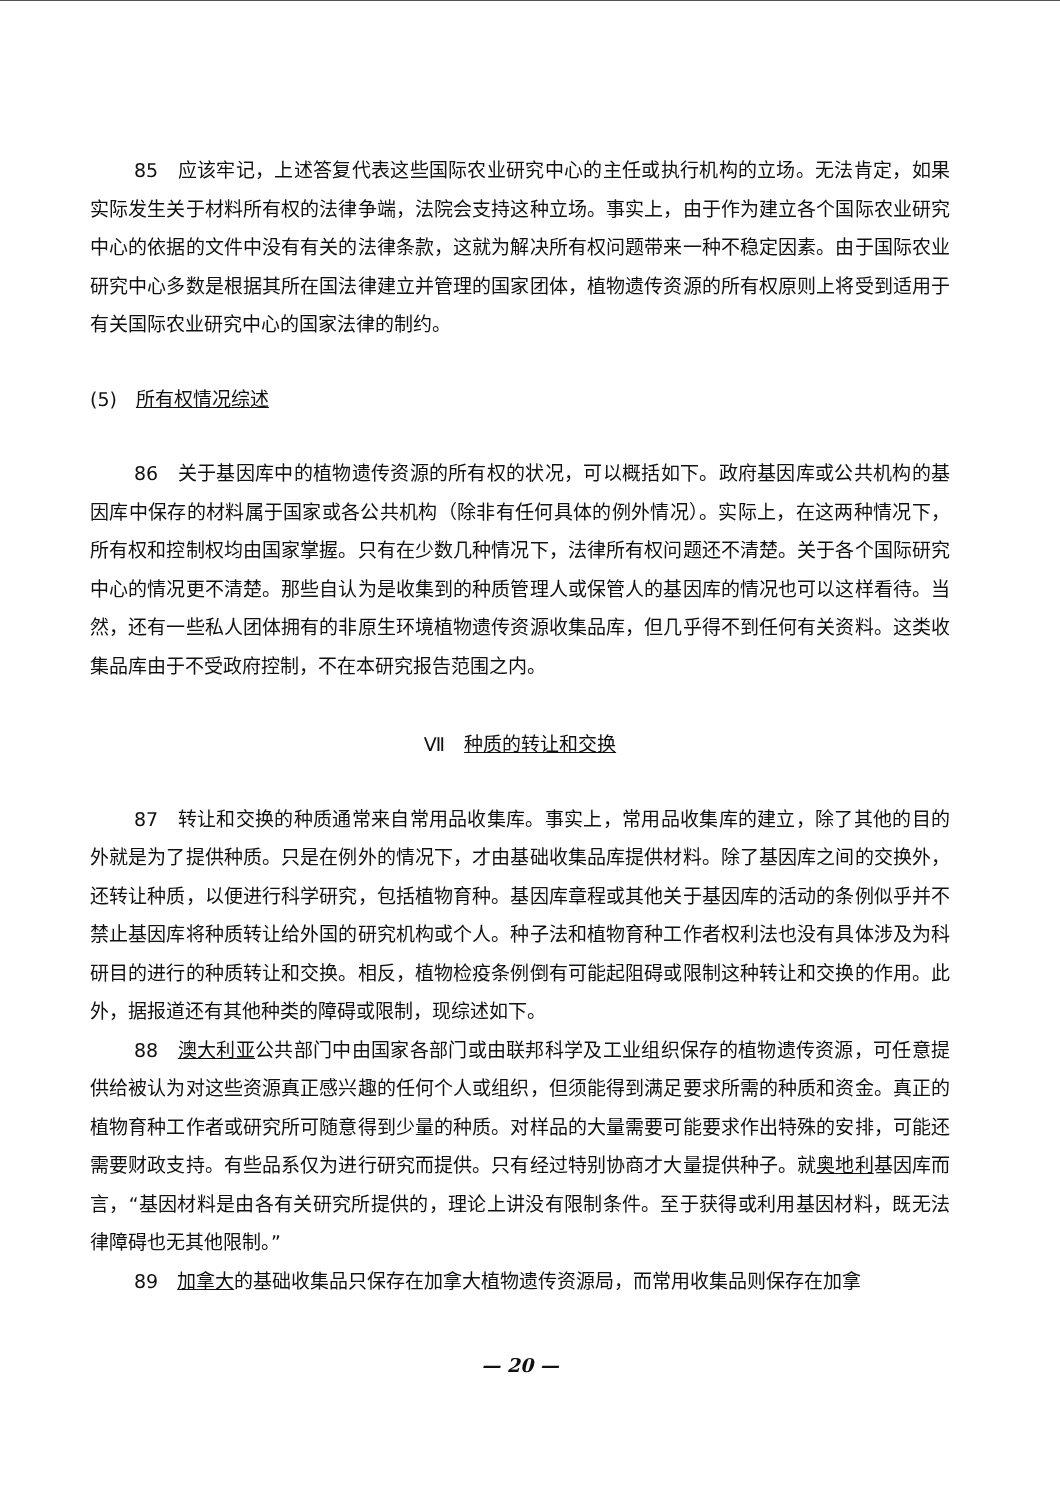85　应该牢记，上述答复代表这些国际农业研究中心的主任或执行机构的立场。无法肯定，如果实际发生关于材料所有权的法律争端，法院会支持这种立场。事实上，由于作为建立各个国际农业研究中心的依据的文件中没有有关的法律条款，这就为解决所有权问题带来一种不稳定因素。由于国际农业研究中心多数是根据其所在国法律建立并管理的国家团体，植物遗传资源的所有权原则上将受到适用于有关国际农业研究中心的国家法律的制约。
(5)　所有权情况综述
86　关于基因库中的植物遗传资源的所有权的状况，可以概括如下。政府基因库或公共机构的基因库中保存的材料属于国家或各公共机构（除非有任何具体的例外情况）。实际上，在这两种情况下，所有权和控制权均由国家掌握。只有在少数几种情况下，法律所有权问题还不清楚。关于各个国际研究中心的情况更不清楚。那些自认为是收集到的种质管理人或保管人的基因库的情况也可以这样看待。当然，还有一些私人团体拥有的非原生环境植物遗传资源收集品库，但几乎得不到任何有关资料。这类收集品库由于不受政府控制，不在本研究报告范围之内。
Ⅶ　种质的转让和交换
87　转让和交换的种质通常来自常用品收集库。事实上，常用品收集库的建立，除了其他的目的外就是为了提供种质。只是在例外的情况下，才由基础收集品库提供材料。除了基因库之间的交换外，还转让种质，以便进行科学研究，包括植物育种。基因库章程或其他关于基因库的活动的条例似乎并不禁止基因库将种质转让给外国的研究机构或个人。种子法和植物育种工作者权利法也没有具体涉及为科研目的进行的种质转让和交换。相反，植物检疫条例倒有可能起阻碍或限制这种转让和交换的作用。此外，据报道还有其他种类的障碍或限制，现综述如下。
88　澳大利亚公共部门中由国家各部门或由联邦科学及工业组织保存的植物遗传资源，可任意提供给被认为对这些资源真正感兴趣的任何个人或组织，但须能得到满足要求所需的种质和资金。真正的植物育种工作者或研究所可随意得到少量的种质。对样品的大量需要可能要求作出特殊的安排，可能还需要财政支持。有些品系仅为进行研究而提供。只有经过特别协商才大量提供种子。就奥地利基因库而言，“基因材料是由各有关研究所提供的，理论上讲没有限制条件。至于获得或利用基因材料，既无法律障碍也无其他限制。”
89　加拿大的基础收集品只保存在加拿大植物遗传资源局，而常用收集品则保存在加拿
— 20 —